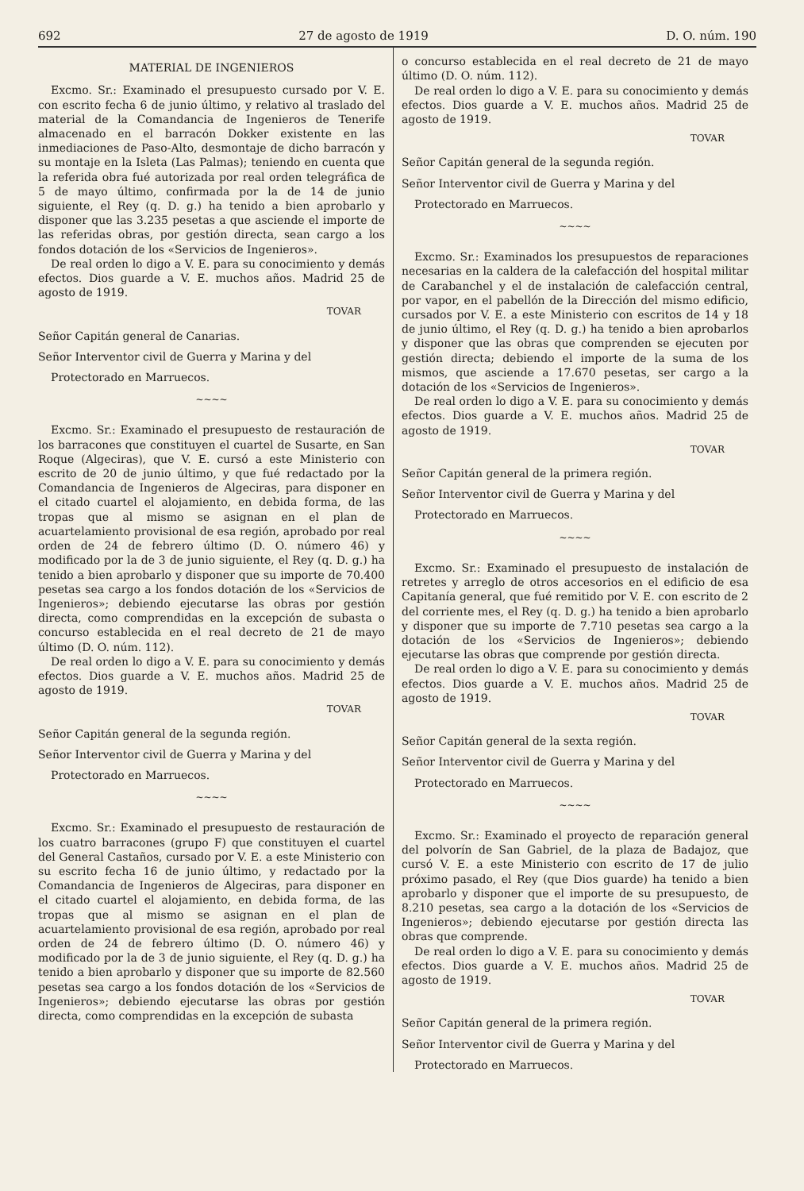692 27 de agosto de 1919 D. O. núm. 190
MATERIAL DE INGENIEROS
Excmo. Sr.: Examinado el presupuesto cursado por V. E. con escrito fecha 6 de junio último, y relativo al traslado del material de la Comandancia de Ingenieros de Tenerife almacenado en el barracón Dokker existente en las inmediaciones de Paso-Alto, desmontaje de dicho barracón y su montaje en la Isleta (Las Palmas); teniendo en cuenta que la referida obra fué autorizada por real orden telegráfica de 5 de mayo último, confirmada por la de 14 de junio siguiente, el Rey (q. D. g.) ha tenido a bien aprobarlo y disponer que las 3.235 pesetas a que asciende el importe de las referidas obras, por gestión directa, sean cargo a los fondos dotación de los «Servicios de Ingenieros».
De real orden lo digo a V. E. para su conocimiento y demás efectos. Dios guarde a V. E. muchos años. Madrid 25 de agosto de 1919.
TOVAR
Señor Capitán general de Canarias.
Señor Interventor civil de Guerra y Marina y del
Protectorado en Marruecos.
~~~~
Excmo. Sr.: Examinado el presupuesto de restauración de los barracones que constituyen el cuartel de Susarte, en San Roque (Algeciras), que V. E. cursó a este Ministerio con escrito de 20 de junio último, y que fué redactado por la Comandancia de Ingenieros de Algeciras, para disponer en el citado cuartel el alojamiento, en debida forma, de las tropas que al mismo se asignan en el plan de acuartelamiento provisional de esa región, aprobado por real orden de 24 de febrero último (D. O. número 46) y modificado por la de 3 de junio siguiente, el Rey (q. D. g.) ha tenido a bien aprobarlo y disponer que su importe de 70.400 pesetas sea cargo a los fondos dotación de los «Servicios de Ingenieros»; debiendo ejecutarse las obras por gestión directa, como comprendidas en la excepción de subasta o concurso establecida en el real decreto de 21 de mayo último (D. O. núm. 112).
De real orden lo digo a V. E. para su conocimiento y demás efectos. Dios guarde a V. E. muchos años. Madrid 25 de agosto de 1919.
TOVAR
Señor Capitán general de la segunda región.
Señor Interventor civil de Guerra y Marina y del
Protectorado en Marruecos.
~~~~
Excmo. Sr.: Examinado el presupuesto de restauración de los cuatro barracones (grupo F) que constituyen el cuartel del General Castaños, cursado por V. E. a este Ministerio con su escrito fecha 16 de junio último, y redactado por la Comandancia de Ingenieros de Algeciras, para disponer en el citado cuartel el alojamiento, en debida forma, de las tropas que al mismo se asignan en el plan de acuartelamiento provisional de esa región, aprobado por real orden de 24 de febrero último (D. O. número 46) y modificado por la de 3 de junio siguiente, el Rey (q. D. g.) ha tenido a bien aprobarlo y disponer que su importe de 82.560 pesetas sea cargo a los fondos dotación de los «Servicios de Ingenieros»; debiendo ejecutarse las obras por gestión directa, como comprendidas en la excepción de subasta
o concurso establecida en el real decreto de 21 de mayo último (D. O. núm. 112).
De real orden lo digo a V. E. para su conocimiento y demás efectos. Dios guarde a V. E. muchos años. Madrid 25 de agosto de 1919.
TOVAR
Señor Capitán general de la segunda región.
Señor Interventor civil de Guerra y Marina y del
Protectorado en Marruecos.
~~~~
Excmo. Sr.: Examinados los presupuestos de reparaciones necesarias en la caldera de la calefacción del hospital militar de Carabanchel y el de instalación de calefacción central, por vapor, en el pabellón de la Dirección del mismo edificio, cursados por V. E. a este Ministerio con escritos de 14 y 18 de junio último, el Rey (q. D. g.) ha tenido a bien aprobarlos y disponer que las obras que comprenden se ejecuten por gestión directa; debiendo el importe de la suma de los mismos, que asciende a 17.670 pesetas, ser cargo a la dotación de los «Servicios de Ingenieros».
De real orden lo digo a V. E. para su conocimiento y demás efectos. Dios guarde a V. E. muchos años. Madrid 25 de agosto de 1919.
TOVAR
Señor Capitán general de la primera región.
Señor Interventor civil de Guerra y Marina y del
Protectorado en Marruecos.
~~~~
Excmo. Sr.: Examinado el presupuesto de instalación de retretes y arreglo de otros accesorios en el edificio de esa Capitanía general, que fué remitido por V. E. con escrito de 2 del corriente mes, el Rey (q. D. g.) ha tenido a bien aprobarlo y disponer que su importe de 7.710 pesetas sea cargo a la dotación de los «Servicios de Ingenieros»; debiendo ejecutarse las obras que comprende por gestión directa.
De real orden lo digo a V. E. para su conocimiento y demás efectos. Dios guarde a V. E. muchos años. Madrid 25 de agosto de 1919.
TOVAR
Señor Capitán general de la sexta región.
Señor Interventor civil de Guerra y Marina y del
Protectorado en Marruecos.
~~~~
Excmo. Sr.: Examinado el proyecto de reparación general del polvorín de San Gabriel, de la plaza de Badajoz, que cursó V. E. a este Ministerio con escrito de 17 de julio próximo pasado, el Rey (que Dios guarde) ha tenido a bien aprobarlo y disponer que el importe de su presupuesto, de 8.210 pesetas, sea cargo a la dotación de los «Servicios de Ingenieros»; debiendo ejecutarse por gestión directa las obras que comprende.
De real orden lo digo a V. E. para su conocimiento y demás efectos. Dios guarde a V. E. muchos años. Madrid 25 de agosto de 1919.
TOVAR
Señor Capitán general de la primera región.
Señor Interventor civil de Guerra y Marina y del
Protectorado en Marruecos.